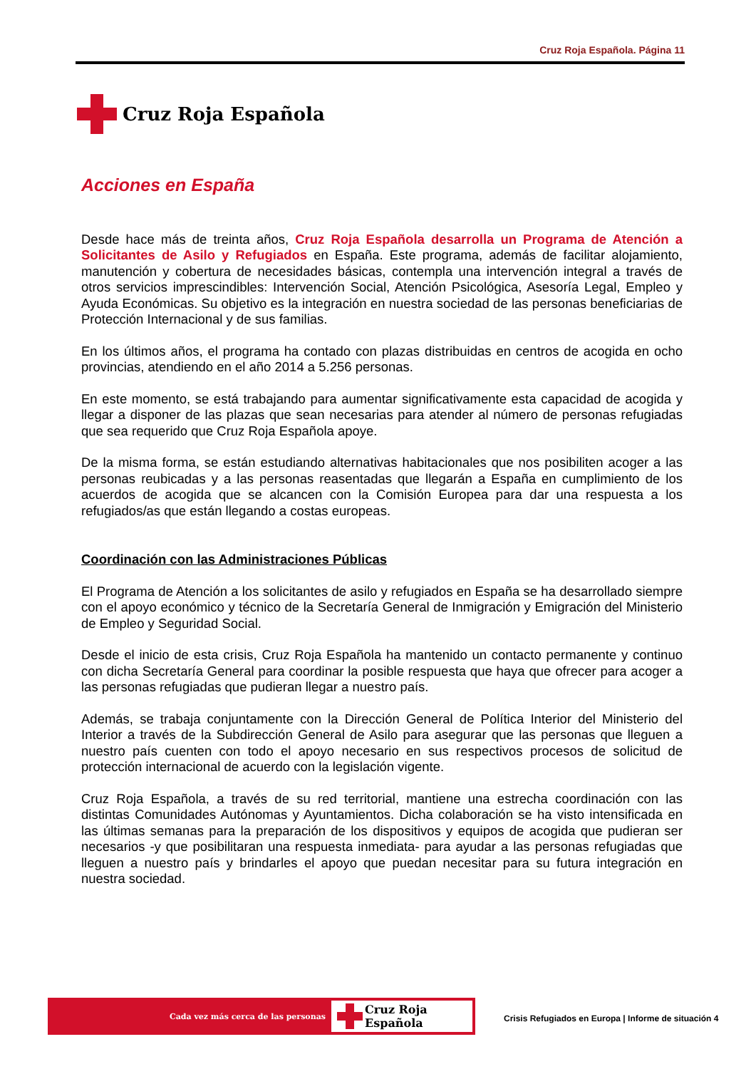Cruz Roja Española. Página 11
Cruz Roja Española
Acciones en España
Desde hace más de treinta años, Cruz Roja Española desarrolla un Programa de Atención a Solicitantes de Asilo y Refugiados en España. Este programa, además de facilitar alojamiento, manutención y cobertura de necesidades básicas, contempla una intervención integral a través de otros servicios imprescindibles: Intervención Social, Atención Psicológica, Asesoría Legal, Empleo y Ayuda Económicas. Su objetivo es la integración en nuestra sociedad de las personas beneficiarias de Protección Internacional y de sus familias.
En los últimos años, el programa ha contado con plazas distribuidas en centros de acogida en ocho provincias, atendiendo en el año 2014 a 5.256 personas.
En este momento, se está trabajando para aumentar significativamente esta capacidad de acogida y llegar a disponer de las plazas que sean necesarias para atender al número de personas refugiadas que sea requerido que Cruz Roja Española apoye.
De la misma forma, se están estudiando alternativas habitacionales que nos posibiliten acoger a las personas reubicadas y a las personas reasentadas que llegarán a España en cumplimiento de los acuerdos de acogida que se alcancen con la Comisión Europea para dar una respuesta a los refugiados/as que están llegando a costas europeas.
Coordinación con las Administraciones Públicas
El Programa de Atención a los solicitantes de asilo y refugiados en España se ha desarrollado siempre con el apoyo económico y técnico de la Secretaría General de Inmigración y Emigración del Ministerio de Empleo y Seguridad Social.
Desde el inicio de esta crisis, Cruz Roja Española ha mantenido un contacto permanente y continuo con dicha Secretaría General para coordinar la posible respuesta que haya que ofrecer para acoger a las personas refugiadas que pudieran llegar a nuestro país.
Además, se trabaja conjuntamente con la Dirección General de Política Interior del Ministerio del Interior a través de la Subdirección General de Asilo para asegurar que las personas que lleguen a nuestro país cuenten con todo el apoyo necesario en sus respectivos procesos de solicitud de protección internacional de acuerdo con la legislación vigente.
Cruz Roja Española, a través de su red territorial, mantiene una estrecha coordinación con las distintas Comunidades Autónomas y Ayuntamientos. Dicha colaboración se ha visto intensificada en las últimas semanas para la preparación de los dispositivos y equipos de acogida que pudieran ser necesarios -y que posibilitaran una respuesta inmediata- para ayudar a las personas refugiadas que lleguen a nuestro país y brindarles el apoyo que puedan necesitar para su futura integración en nuestra sociedad.
Cada vez más cerca de las personas
Cruz Roja Española
Crisis Refugiados en Europa | Informe de situación 4